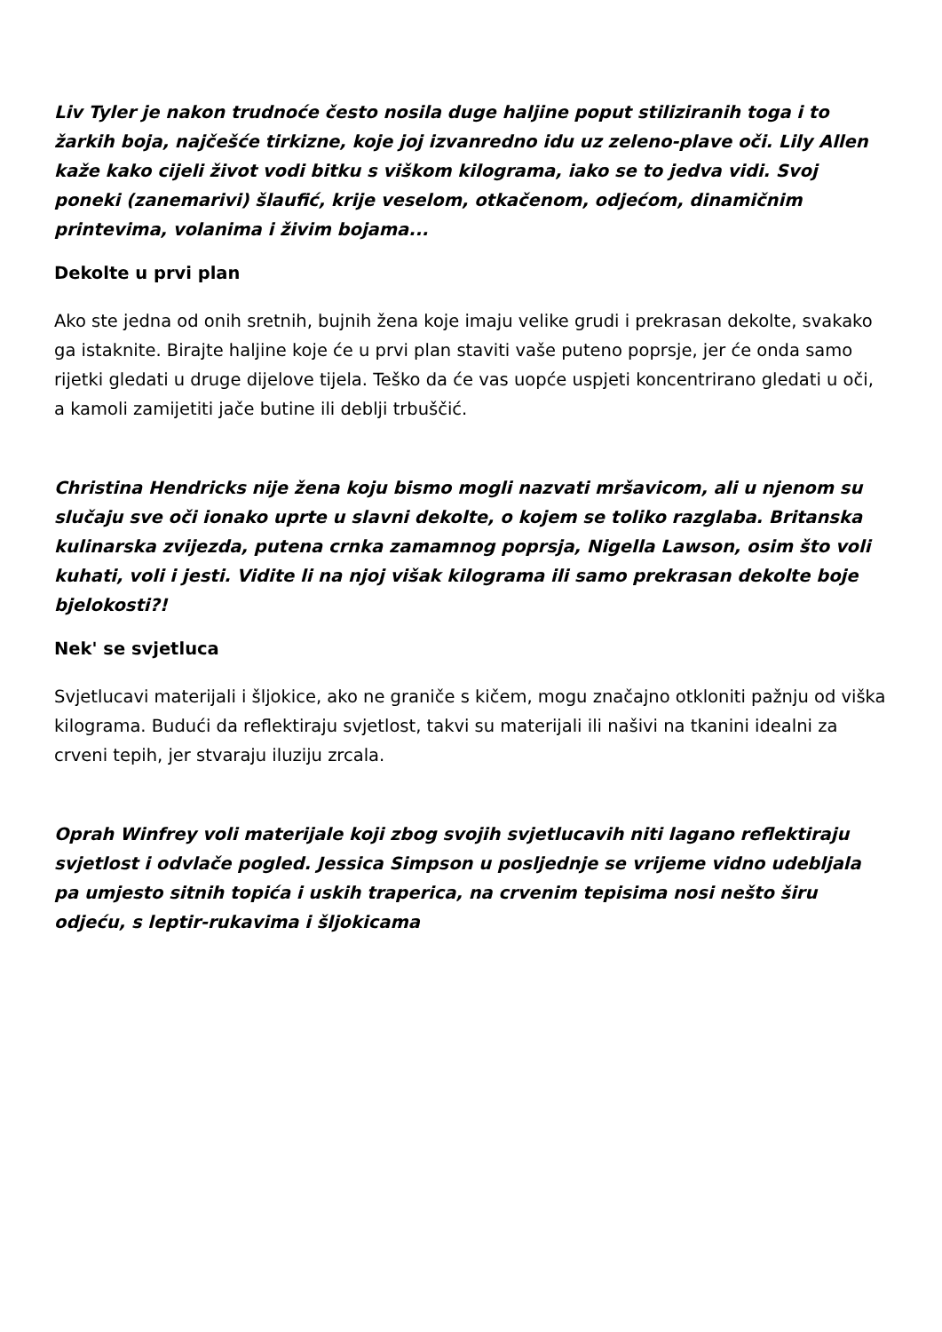Liv Tyler je nakon trudnoće često nosila duge haljine poput stiliziranih toga i to žarkih boja, najčešće tirkizne, koje joj izvanredno idu uz zeleno-plave oči. Lily Allen kaže kako cijeli život vodi bitku s viškom kilograma, iako se to jedva vidi. Svoj poneki (zanemarivi) šlaufić, krije veselom, otkačenom, odjećom, dinamičnim printevima, volanima i živim bojama...
Dekolte u prvi plan
Ako ste jedna od onih sretnih, bujnih žena koje imaju velike grudi i prekrasan dekolte, svakako ga istaknite. Birajte haljine koje će u prvi plan staviti vaše puteno poprsje, jer će onda samo rijetki gledati u druge dijelove tijela. Teško da će vas uopće uspjeti koncentrirano gledati u oči, a kamoli zamijetiti jače butine ili deblji trbuščić.
Christina Hendricks nije žena koju bismo mogli nazvati mršavicom, ali u njenom su slučaju sve oči ionako uprte u slavni dekolte, o kojem se toliko razglaba. Britanska kulinarska zvijezda, putena crnka zamamnog poprsja, Nigella Lawson, osim što voli kuhati, voli i jesti. Vidite li na njoj višak kilograma ili samo prekrasan dekolte boje bjelokosti?!
Nek' se svjetluca
Svjetlucavi materijali i šljokice, ako ne graniče s kičem, mogu značajno otkloniti pažnju od viška kilograma. Budući da reflektiraju svjetlost, takvi su materijali ili našivi na tkanini idealni za crveni tepih, jer stvaraju iluziju zrcala.
Oprah Winfrey voli materijale koji zbog svojih svjetlucavih niti lagano reflektiraju svjetlost i odvlače pogled. Jessica Simpson u posljednje se vrijeme vidno udebljala pa umjesto sitnih topića i uskih traperica, na crvenim tepisima nosi nešto širu odjeću, s leptir-rukavima i šljokicama